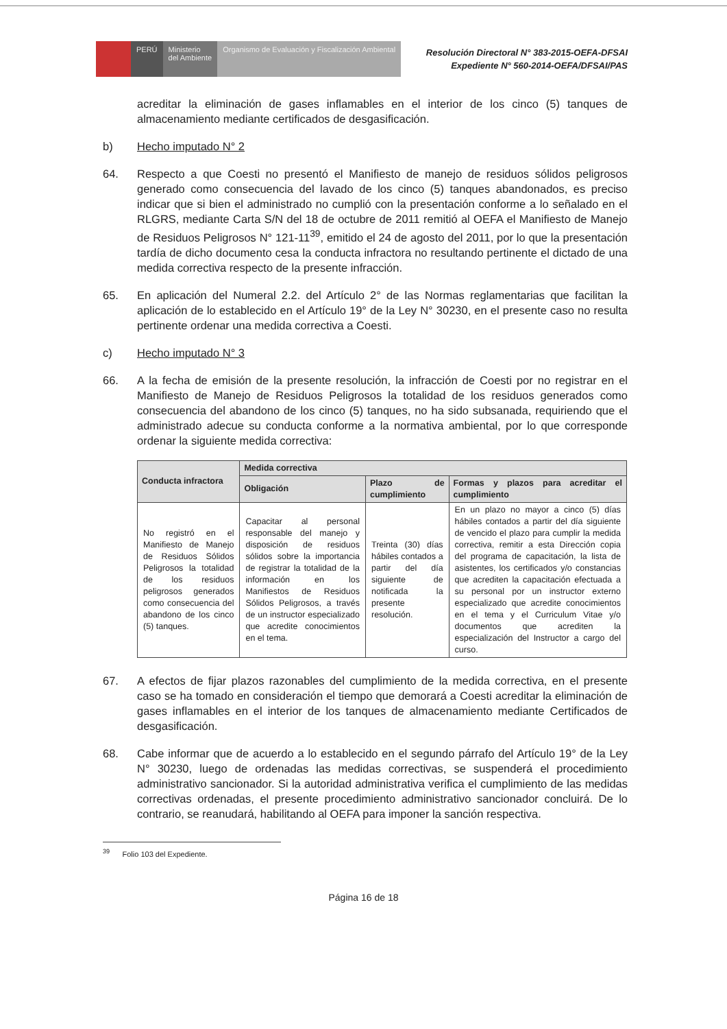PERÚ Ministerio
del Ambiente
Organismo de Evaluación y Fiscalización Ambiental
Resolución Directoral N° 383-2015-OEFA-DFSAI
Expediente N° 560-2014-OEFA/DFSAI/PAS
acreditar la eliminación de gases inflamables en el interior de los cinco (5) tanques de almacenamiento mediante certificados de desgasificación.
b) Hecho imputado N° 2
64. Respecto a que Coesti no presentó el Manifiesto de manejo de residuos sólidos peligrosos generado como consecuencia del lavado de los cinco (5) tanques abandonados, es preciso indicar que si bien el administrado no cumplió con la presentación conforme a lo señalado en el RLGRS, mediante Carta S/N del 18 de octubre de 2011 remitió al OEFA el Manifiesto de Manejo de Residuos Peligrosos N° 121-11<sup>39</sup>, emitido el 24 de agosto del 2011, por lo que la presentación tardía de dicho documento cesa la conducta infractora no resultando pertinente el dictado de una medida correctiva respecto de la presente infracción.
65. En aplicación del Numeral 2.2. del Artículo 2° de las Normas reglamentarias que facilitan la aplicación de lo establecido en el Artículo 19° de la Ley N° 30230, en el presente caso no resulta pertinente ordenar una medida correctiva a Coesti.
c) Hecho imputado N° 3
66. A la fecha de emisión de la presente resolución, la infracción de Coesti por no registrar en el Manifiesto de Manejo de Residuos Peligrosos la totalidad de los residuos generados como consecuencia del abandono de los cinco (5) tanques, no ha sido subsanada, requiriendo que el administrado adecue su conducta conforme a la normativa ambiental, por lo que corresponde ordenar la siguiente medida correctiva:
| Conducta infractora | Medida correctiva | | |
| --- | --- | --- | --- |
| | Obligación | Plazo de cumplimiento | Formas y plazos para acreditar el cumplimiento |
| No registró en el Manifiesto de Manejo de Residuos Sólidos Peligrosos la totalidad de los residuos peligrosos generados como consecuencia del abandono de los cinco (5) tanques. | Capacitar al personal responsable del manejo y disposición de residuos sólidos sobre la importancia de registrar la totalidad de la información en los Manifiestos de Residuos Sólidos Peligrosos, a través de un instructor especializado que acredite conocimientos en el tema. | Treinta (30) días hábiles contados a partir del día siguiente de notificada la presente resolución. | En un plazo no mayor a cinco (5) días hábiles contados a partir del día siguiente de vencido el plazo para cumplir la medida correctiva, remitir a esta Dirección copia del programa de capacitación, la lista de asistentes, los certificados y/o constancias que acrediten la capacitación efectuada a su personal por un instructor externo especializado que acredite conocimientos en el tema y el Curriculum Vitae y/o documentos que acrediten la especialización del Instructor a cargo del curso. |
67. A efectos de fijar plazos razonables del cumplimiento de la medida correctiva, en el presente caso se ha tomado en consideración el tiempo que demorará a Coesti acreditar la eliminación de gases inflamables en el interior de los tanques de almacenamiento mediante Certificados de desgasificación.
68. Cabe informar que de acuerdo a lo establecido en el segundo párrafo del Artículo 19° de la Ley N° 30230, luego de ordenadas las medidas correctivas, se suspenderá el procedimiento administrativo sancionador. Si la autoridad administrativa verifica el cumplimiento de las medidas correctivas ordenadas, el presente procedimiento administrativo sancionador concluirá. De lo contrario, se reanudará, habilitando al OEFA para imponer la sanción respectiva.
<sup>39</sup> Folio 103 del Expediente.
Página 16 de 18